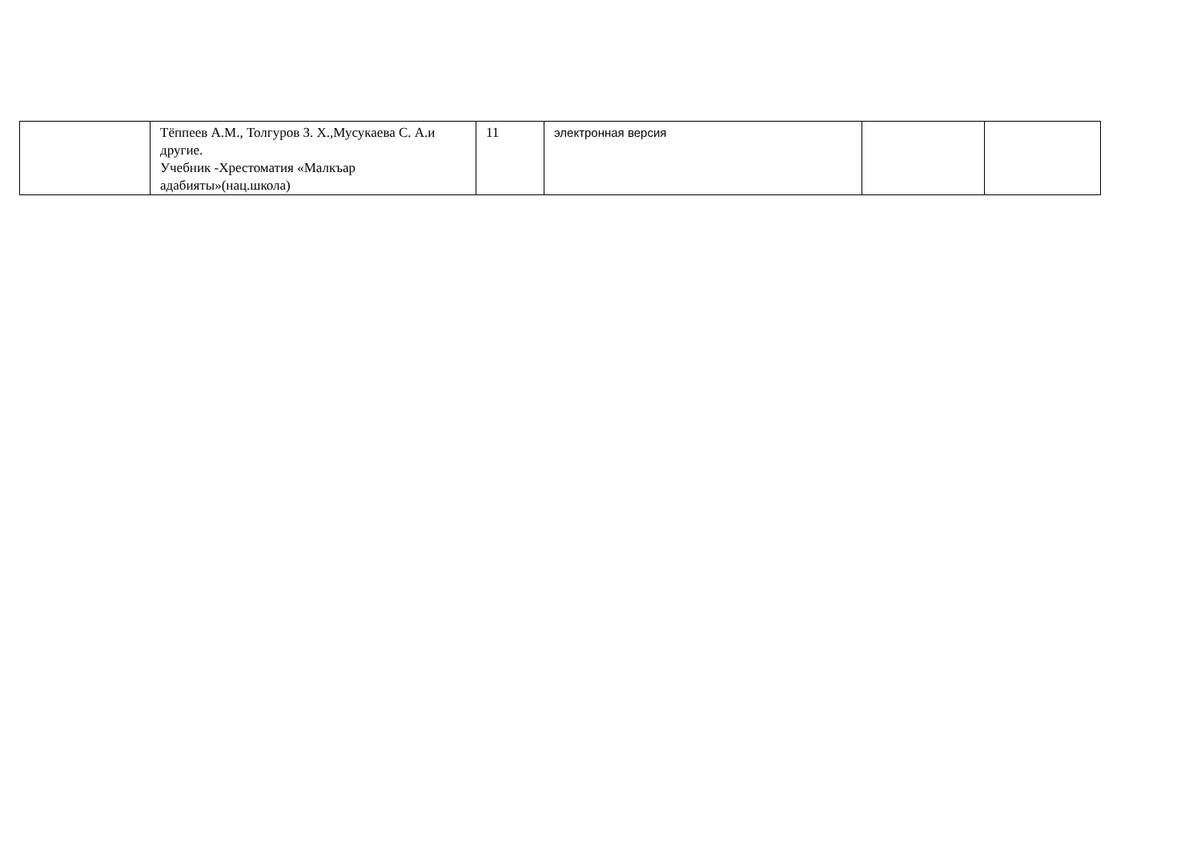| | Тёппеев А.М., Толгуров З. Х.,Мусукаева С. А.и другие. Учебник -Хрестоматия «Малкъар адабияты»(нац.школа) | 11 | электронная версия | | |